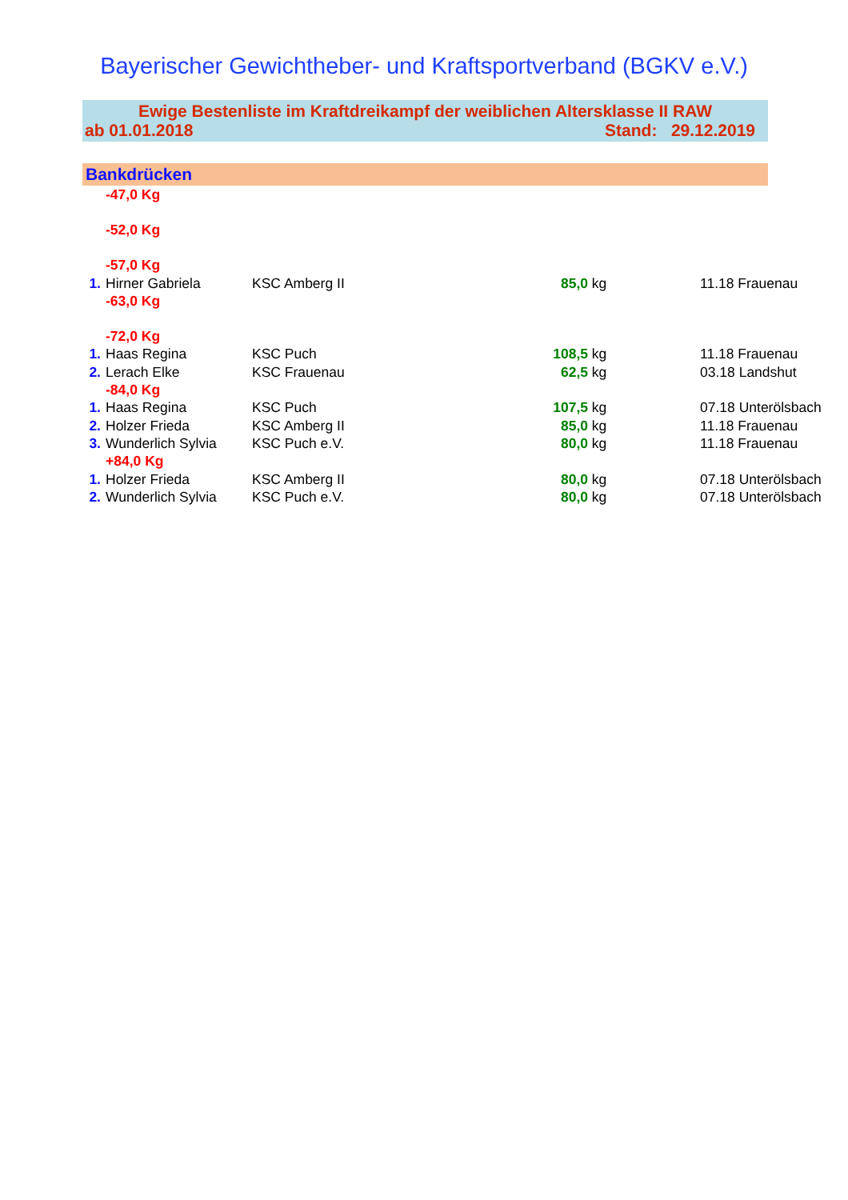Bayerischer Gewichtheber- und Kraftsportverband (BGKV e.V.)
Ewige Bestenliste im Kraftdreikampf der weiblichen Altersklasse II RAW
ab 01.01.2018 Stand: 29.12.2019
Bankdrücken
| | -47,0 Kg | | | | |
| | -52,0 Kg | | | | |
| | -57,0 Kg | | | | |
| 1. | Hirner Gabriela | | KSC Amberg II 85,0 | kg | 11.18 Frauenau |
| | -63,0 Kg | | | | |
| | -72,0 Kg | | | | |
| 1. | Haas Regina | | KSC Puch 108,5 | kg | 11.18 Frauenau |
| 2. | Lerach Elke | | KSC Frauenau 62,5 | kg | 03.18 Landshut |
| | -84,0 Kg | | | | |
| 1. | Haas Regina | | KSC Puch 107,5 | kg | 07.18 Unterölsbach |
| 2. | Holzer Frieda | | KSC Amberg II 85,0 | kg | 11.18 Frauenau |
| 3. | Wunderlich Sylvia | | KSC Puch e.V. 80,0 | kg | 11.18 Frauenau |
| | +84,0 Kg | | | | |
| 1. | Holzer Frieda | | KSC Amberg II 80,0 | kg | 07.18 Unterölsbach |
| 2. | Wunderlich Sylvia | | KSC Puch e.V. 80,0 | kg | 07.18 Unterölsbach |